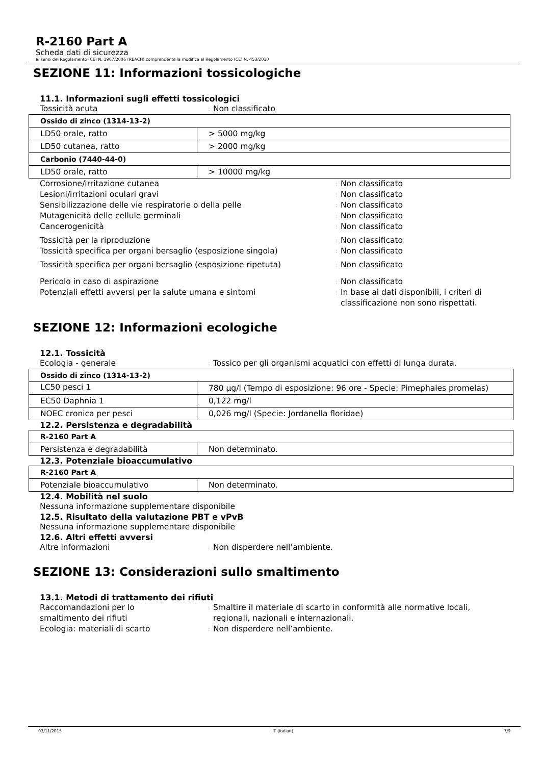R-2160 Part A
Scheda dati di sicurezza
ai sensi del Regolamento (CE) N. 1907/2006 (REACH) comprendente la modifica al Regolamento (CE) N. 453/2010
SEZIONE 11: Informazioni tossicologiche
11.1. Informazioni sugli effetti tossicologici
Tossicità acuta: Non classificato
| Ossido di zinco (1314-13-2) | |
| LD50 orale, ratto | > 5000 mg/kg |
| LD50 cutanea, ratto | > 2000 mg/kg |
| Carbonio (7440-44-0) | |
| LD50 orale, ratto | > 10000 mg/kg |
Corrosione/irritazione cutanea: Non classificato
Lesioni/irritazioni oculari gravi: Non classificato
Sensibilizzazione delle vie respiratorie o della pelle: Non classificato
Mutagenicità delle cellule germinali: Non classificato
Cancerogenicità: Non classificato
Tossicità per la riproduzione: Non classificato
Tossicità specifica per organi bersaglio (esposizione singola): Non classificato
Tossicità specifica per organi bersaglio (esposizione ripetuta): Non classificato
Pericolo in caso di aspirazione: Non classificato
Potenziali effetti avversi per la salute umana e sintomi: In base ai dati disponibili, i criteri di
classificazione non sono rispettati.
SEZIONE 12: Informazioni ecologiche
12.1. Tossicità
Ecologia - generale: Tossico per gli organismi acquatici con effetti di lunga durata.
| Ossido di zinco (1314-13-2) | |
| LC50 pesci 1 | 780 µg/l (Tempo di esposizione: 96 ore - Specie: Pimephales promelas) |
| EC50 Daphnia 1 | 0,122 mg/l |
| NOEC cronica per pesci | 0,026 mg/l (Specie: Jordanella floridae) |
12.2. Persistenza e degradabilità
| R-2160 Part A | |
| Persistenza e degradabilità | Non determinato. |
12.3. Potenziale bioaccumulativo
| R-2160 Part A | |
| Potenziale bioaccumulativo | Non determinato. |
12.4. Mobilità nel suolo
Nessuna informazione supplementare disponibile
12.5. Risultato della valutazione PBT e vPvB
Nessuna informazione supplementare disponibile
12.6. Altri effetti avversi
Altre informazioni: Non disperdere nell’ambiente.
SEZIONE 13: Considerazioni sullo smaltimento
13.1. Metodi di trattamento dei rifiuti
Raccomandazioni per lo
smaltimento dei rifiuti: Smaltire il materiale di scarto in conformità alle normative locali,
regionali, nazionali e internazionali.
Ecologia: materiali di scarto: Non disperdere nell’ambiente.
03/11/2015 IT (Italian) 7/9